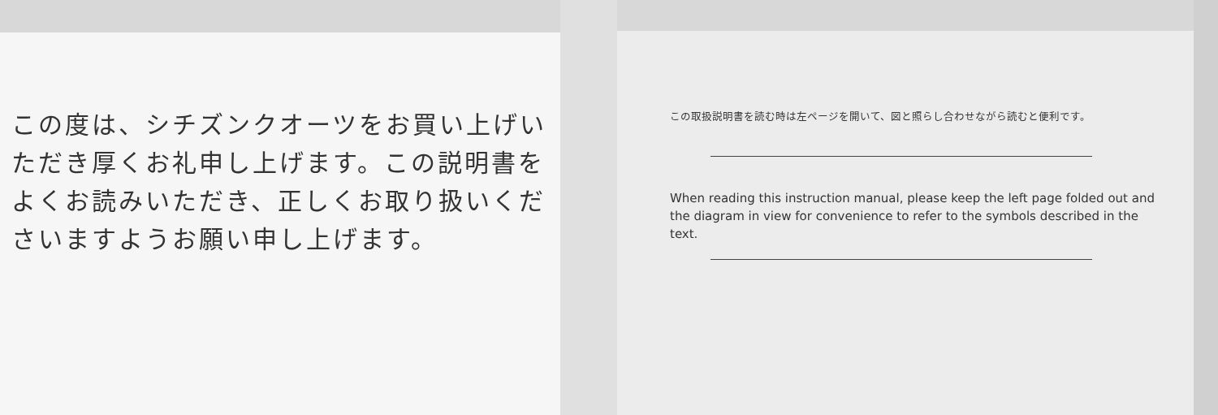この度は、シチズンクオーツをお買い上げいただき厚くお礼申し上げます。この説明書をよくお読みいただき、正しくお取り扱いくださいますようお願い申し上げます。
この取扱説明書を読む時は左ページを開いて、図と照らし合わせながら読むと便利です。
When reading this instruction manual, please keep the left page folded out and the diagram in view for convenience to refer to the symbols described in the text.